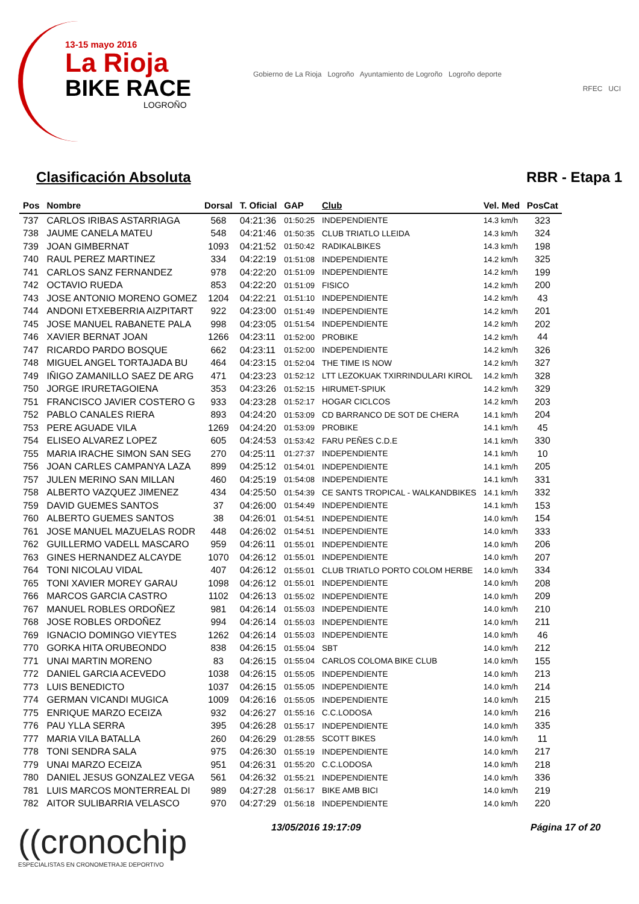13-15 mayo 2016
La Rioja
BIKE RACE
LOGROÑO
Gobierno de La Rioja Logroño Ayuntamiento de Logroño Logroño deporte
RFEC UCI
Clasificación Absoluta RBR - Etapa 1
| Pos | Nombre | Dorsal | T. Oficial | GAP | Club | Vel. Med | PosCat |
| --- | --- | --- | --- | --- | --- | --- | --- |
| 737 | CARLOS IRIBAS ASTARRIAGA | 568 | 04:21:36 | 01:50:25 | INDEPENDIENTE | 14.3 km/h | 323 |
| 738 | JAUME CANELA MATEU | 548 | 04:21:46 | 01:50:35 | CLUB TRIATLO LLEIDA | 14.3 km/h | 324 |
| 739 | JOAN GIMBERNAT | 1093 | 04:21:52 | 01:50:42 | RADIKALBIKES | 14.3 km/h | 198 |
| 740 | RAUL PEREZ MARTINEZ | 334 | 04:22:19 | 01:51:08 | INDEPENDIENTE | 14.2 km/h | 325 |
| 741 | CARLOS SANZ FERNANDEZ | 978 | 04:22:20 | 01:51:09 | INDEPENDIENTE | 14.2 km/h | 199 |
| 742 | OCTAVIO RUEDA | 853 | 04:22:20 | 01:51:09 | FISICO | 14.2 km/h | 200 |
| 743 | JOSE ANTONIO MORENO GOMEZ | 1204 | 04:22:21 | 01:51:10 | INDEPENDIENTE | 14.2 km/h | 43 |
| 744 | ANDONI ETXEBERRIA AIZPITART | 922 | 04:23:00 | 01:51:49 | INDEPENDIENTE | 14.2 km/h | 201 |
| 745 | JOSE MANUEL RABANETE PALA | 998 | 04:23:05 | 01:51:54 | INDEPENDIENTE | 14.2 km/h | 202 |
| 746 | XAVIER BERNAT JOAN | 1266 | 04:23:11 | 01:52:00 | PROBIKE | 14.2 km/h | 44 |
| 747 | RICARDO PARDO BOSQUE | 662 | 04:23:11 | 01:52:00 | INDEPENDIENTE | 14.2 km/h | 326 |
| 748 | MIGUEL ANGEL TORTAJADA BU | 464 | 04:23:15 | 01:52:04 | THE TIME IS NOW | 14.2 km/h | 327 |
| 749 | IÑIGO ZAMANILLO SAEZ DE ARG | 471 | 04:23:23 | 01:52:12 | LTT LEZOKUAK TXIRRINDULARI KIROL | 14.2 km/h | 328 |
| 750 | JORGE IRURETAGOIENA | 353 | 04:23:26 | 01:52:15 | HIRUMET-SPIUK | 14.2 km/h | 329 |
| 751 | FRANCISCO JAVIER COSTERO G | 933 | 04:23:28 | 01:52:17 | HOGAR CICLCOS | 14.2 km/h | 203 |
| 752 | PABLO CANALES RIERA | 893 | 04:24:20 | 01:53:09 | CD BARRANCO DE SOT DE CHERA | 14.1 km/h | 204 |
| 753 | PERE AGUADE VILA | 1269 | 04:24:20 | 01:53:09 | PROBIKE | 14.1 km/h | 45 |
| 754 | ELISEO ALVAREZ LOPEZ | 605 | 04:24:53 | 01:53:42 | FARU PEÑES C.D.E | 14.1 km/h | 330 |
| 755 | MARIA IRACHE SIMON SAN SEG | 270 | 04:25:11 | 01:27:37 | INDEPENDIENTE | 14.1 km/h | 10 |
| 756 | JOAN CARLES CAMPANYA LAZA | 899 | 04:25:12 | 01:54:01 | INDEPENDIENTE | 14.1 km/h | 205 |
| 757 | JULEN MERINO SAN MILLAN | 460 | 04:25:19 | 01:54:08 | INDEPENDIENTE | 14.1 km/h | 331 |
| 758 | ALBERTO VAZQUEZ JIMENEZ | 434 | 04:25:50 | 01:54:39 | CE SANTS TROPICAL - WALKANDBIKES | 14.1 km/h | 332 |
| 759 | DAVID GUEMES SANTOS | 37 | 04:26:00 | 01:54:49 | INDEPENDIENTE | 14.1 km/h | 153 |
| 760 | ALBERTO GUEMES SANTOS | 38 | 04:26:01 | 01:54:51 | INDEPENDIENTE | 14.0 km/h | 154 |
| 761 | JOSE MANUEL MAZUELAS RODR | 448 | 04:26:02 | 01:54:51 | INDEPENDIENTE | 14.0 km/h | 333 |
| 762 | GUILLERMO VADELL MASCARO | 959 | 04:26:11 | 01:55:01 | INDEPENDIENTE | 14.0 km/h | 206 |
| 763 | GINES HERNANDEZ ALCAYDE | 1070 | 04:26:12 | 01:55:01 | INDEPENDIENTE | 14.0 km/h | 207 |
| 764 | TONI NICOLAU VIDAL | 407 | 04:26:12 | 01:55:01 | CLUB TRIATLO PORTO COLOM HERBE | 14.0 km/h | 334 |
| 765 | TONI XAVIER MOREY GARAU | 1098 | 04:26:12 | 01:55:01 | INDEPENDIENTE | 14.0 km/h | 208 |
| 766 | MARCOS GARCIA CASTRO | 1102 | 04:26:13 | 01:55:02 | INDEPENDIENTE | 14.0 km/h | 209 |
| 767 | MANUEL ROBLES ORDOÑEZ | 981 | 04:26:14 | 01:55:03 | INDEPENDIENTE | 14.0 km/h | 210 |
| 768 | JOSE ROBLES ORDOÑEZ | 994 | 04:26:14 | 01:55:03 | INDEPENDIENTE | 14.0 km/h | 211 |
| 769 | IGNACIO DOMINGO VIEYTES | 1262 | 04:26:14 | 01:55:03 | INDEPENDIENTE | 14.0 km/h | 46 |
| 770 | GORKA HITA ORUBEONDO | 838 | 04:26:15 | 01:55:04 | SBT | 14.0 km/h | 212 |
| 771 | UNAI MARTIN MORENO | 83 | 04:26:15 | 01:55:04 | CARLOS COLOMA BIKE CLUB | 14.0 km/h | 155 |
| 772 | DANIEL GARCIA ACEVEDO | 1038 | 04:26:15 | 01:55:05 | INDEPENDIENTE | 14.0 km/h | 213 |
| 773 | LUIS BENEDICTO | 1037 | 04:26:15 | 01:55:05 | INDEPENDIENTE | 14.0 km/h | 214 |
| 774 | GERMAN VICANDI MUGICA | 1009 | 04:26:16 | 01:55:05 | INDEPENDIENTE | 14.0 km/h | 215 |
| 775 | ENRIQUE MARZO ECEIZA | 932 | 04:26:27 | 01:55:16 | C.C.LODOSA | 14.0 km/h | 216 |
| 776 | PAU YLLA SERRA | 395 | 04:26:28 | 01:55:17 | INDEPENDIENTE | 14.0 km/h | 335 |
| 777 | MARIA VILA BATALLA | 260 | 04:26:29 | 01:28:55 | SCOTT BIKES | 14.0 km/h | 11 |
| 778 | TONI SENDRA SALA | 975 | 04:26:30 | 01:55:19 | INDEPENDIENTE | 14.0 km/h | 217 |
| 779 | UNAI MARZO ECEIZA | 951 | 04:26:31 | 01:55:20 | C.C.LODOSA | 14.0 km/h | 218 |
| 780 | DANIEL JESUS GONZALEZ VEGA | 561 | 04:26:32 | 01:55:21 | INDEPENDIENTE | 14.0 km/h | 336 |
| 781 | LUIS MARCOS MONTERREAL DI | 989 | 04:27:28 | 01:56:17 | BIKE AMB BICI | 14.0 km/h | 219 |
| 782 | AITOR SULIBARRIA VELASCO | 970 | 04:27:29 | 01:56:18 | INDEPENDIENTE | 14.0 km/h | 220 |
((cronochip
ESPECIALISTAS EN CRONOMETRAJE DEPORTIVO
13/05/2016 19:17:09 Página 17 of 20